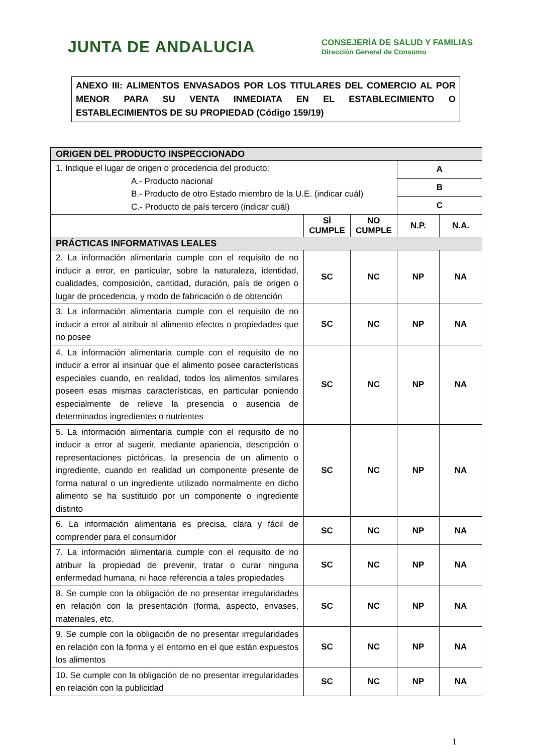JUNTA DE ANDALUCIA
CONSEJERÍA DE SALUD Y FAMILIAS
Dirección General de Consumo
ANEXO III: ALIMENTOS ENVASADOS POR LOS TITULARES DEL COMERCIO AL POR MENOR PARA SU VENTA INMEDIATA EN EL ESTABLECIMIENTO O ESTABLECIMIENTOS DE SU PROPIEDAD (Código 159/19)
| ORIGEN DEL PRODUCTO INSPECCIONADO | | | | |
| --- | --- | --- | --- | --- |
| 1. Indique el lugar de origen o procedencia del producto: A.- Producto nacional B.- Producto de otro Estado miembro de la U.E. (indicar cuál) C.- Producto de país tercero (indicar cuál) | | | A | |
| | | | B | |
| | | | C | |
| | SÍ CUMPLE | NO CUMPLE | N.P. | N.A. |
| PRÁCTICAS INFORMATIVAS LEALES | | | | |
| 2. La información alimentaria cumple con el requisito de no inducir a error, en particular, sobre la naturaleza, identidad, cualidades, composición, cantidad, duración, país de origen o lugar de procedencia, y modo de fabricación o de obtención | SC | NC | NP | NA |
| 3. La información alimentaria cumple con el requisito de no inducir a error al atribuir al alimento efectos o propiedades que no posee | SC | NC | NP | NA |
| 4. La información alimentaria cumple con el requisito de no inducir a error al insinuar que el alimento posee características especiales cuando, en realidad, todos los alimentos similares poseen esas mismas características, en particular poniendo especialmente de relieve la presencia o ausencia de determinados ingredientes o nutrientes | SC | NC | NP | NA |
| 5. La información alimentaria cumple con el requisito de no inducir a error al sugerir, mediante apariencia, descripción o representaciones pictóricas, la presencia de un alimento o ingrediente, cuando en realidad un componente presente de forma natural o un ingrediente utilizado normalmente en dicho alimento se ha sustituido por un componente o ingrediente distinto | SC | NC | NP | NA |
| 6. La información alimentaria es precisa, clara y fácil de comprender para el consumidor | SC | NC | NP | NA |
| 7. La información alimentaria cumple con el requisito de no atribuir la propiedad de prevenir, tratar o curar ninguna enfermedad humana, ni hace referencia a tales propiedades | SC | NC | NP | NA |
| 8. Se cumple con la obligación de no presentar irregularidades en relación con la presentación (forma, aspecto, envases, materiales, etc. | SC | NC | NP | NA |
| 9. Se cumple con la obligación de no presentar irregularidades en relación con la forma y el entorno en el que están expuestos los alimentos | SC | NC | NP | NA |
| 10. Se cumple con la obligación de no presentar irregularidades en relación con la publicidad | SC | NC | NP | NA |
1